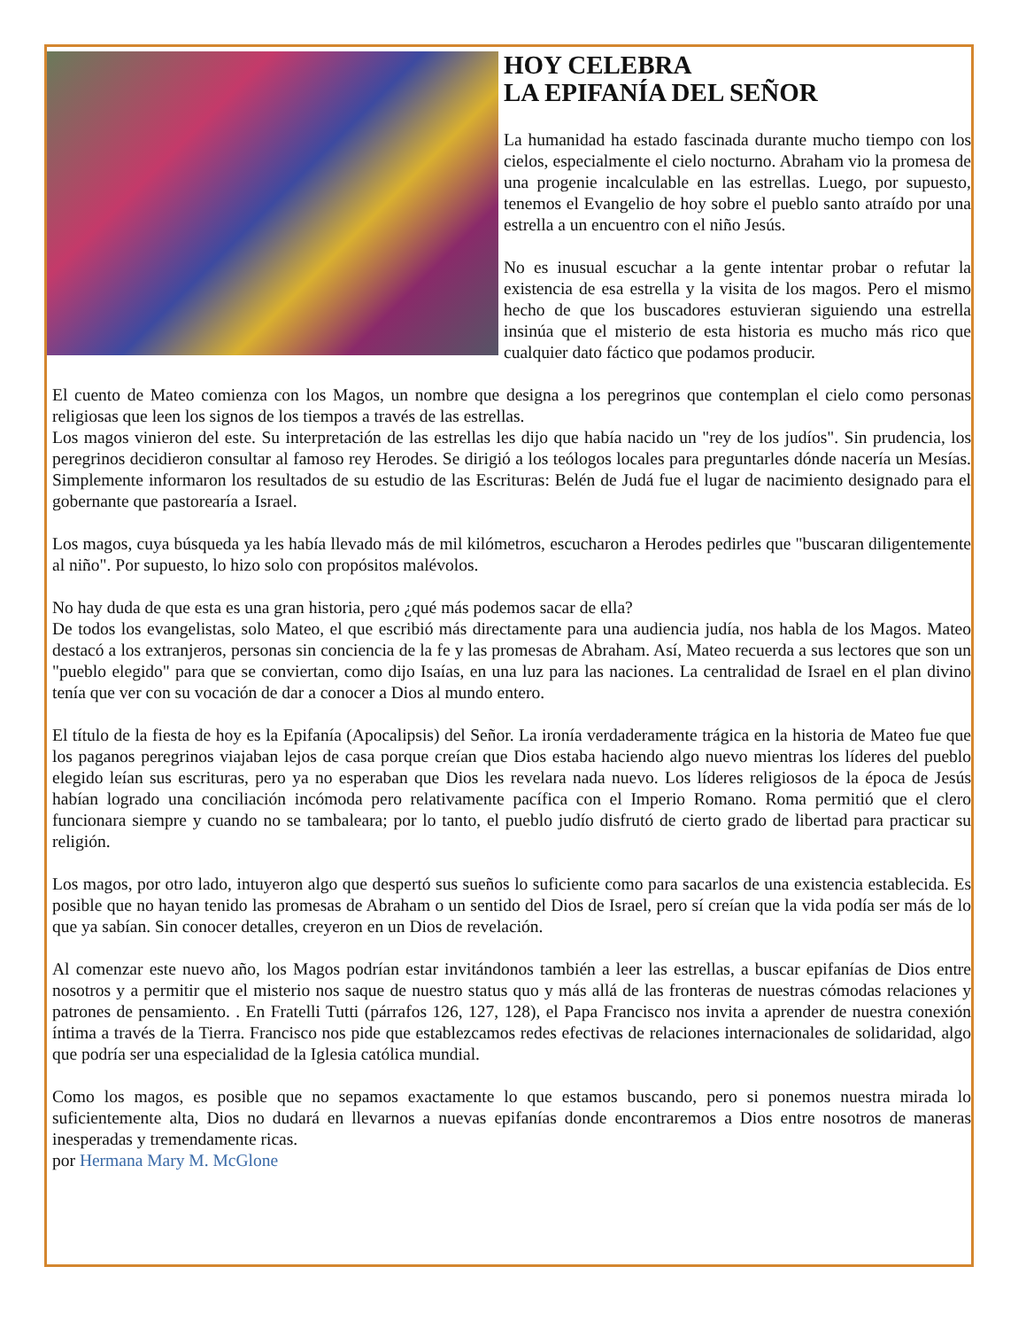HOY CELEBRA
LA EPIFANÍA DEL SEÑOR
La humanidad ha estado fascinada durante mucho tiempo con los cielos, especialmente el cielo nocturno. Abraham vio la promesa de una progenie incalculable en las estrellas. Luego, por supuesto, tenemos el Evangelio de hoy sobre el pueblo santo atraído por una estrella a un encuentro con el niño Jesús.
No es inusual escuchar a la gente intentar probar o refutar la existencia de esa estrella y la visita de los magos. Pero el mismo hecho de que los buscadores estuvieran siguiendo una estrella insinúa que el misterio de esta historia es mucho más rico que cualquier dato fáctico que podamos producir.
El cuento de Mateo comienza con los Magos, un nombre que designa a los peregrinos que contemplan el cielo como personas religiosas que leen los signos de los tiempos a través de las estrellas.
Los magos vinieron del este. Su interpretación de las estrellas les dijo que había nacido un "rey de los judíos". Sin prudencia, los peregrinos decidieron consultar al famoso rey Herodes. Se dirigió a los teólogos locales para preguntarles dónde nacería un Mesías. Simplemente informaron los resultados de su estudio de las Escrituras: Belén de Judá fue el lugar de nacimiento designado para el gobernante que pastorearía a Israel.
Los magos, cuya búsqueda ya les había llevado más de mil kilómetros, escucharon a Herodes pedirles que "buscaran diligentemente al niño". Por supuesto, lo hizo solo con propósitos malévolos.
No hay duda de que esta es una gran historia, pero ¿qué más podemos sacar de ella?
De todos los evangelistas, solo Mateo, el que escribió más directamente para una audiencia judía, nos habla de los Magos. Mateo destacó a los extranjeros, personas sin conciencia de la fe y las promesas de Abraham. Así, Mateo recuerda a sus lectores que son un "pueblo elegido" para que se conviertan, como dijo Isaías, en una luz para las naciones. La centralidad de Israel en el plan divino tenía que ver con su vocación de dar a conocer a Dios al mundo entero.
El título de la fiesta de hoy es la Epifanía (Apocalipsis) del Señor. La ironía verdaderamente trágica en la historia de Mateo fue que los paganos peregrinos viajaban lejos de casa porque creían que Dios estaba haciendo algo nuevo mientras los líderes del pueblo elegido leían sus escrituras, pero ya no esperaban que Dios les revelara nada nuevo. Los líderes religiosos de la época de Jesús habían logrado una conciliación incómoda pero relativamente pacífica con el Imperio Romano. Roma permitió que el clero funcionara siempre y cuando no se tambaleara; por lo tanto, el pueblo judío disfrutó de cierto grado de libertad para practicar su religión.
Los magos, por otro lado, intuyeron algo que despertó sus sueños lo suficiente como para sacarlos de una existencia establecida. Es posible que no hayan tenido las promesas de Abraham o un sentido del Dios de Israel, pero sí creían que la vida podía ser más de lo que ya sabían. Sin conocer detalles, creyeron en un Dios de revelación.
Al comenzar este nuevo año, los Magos podrían estar invitándonos también a leer las estrellas, a buscar epifanías de Dios entre nosotros y a permitir que el misterio nos saque de nuestro status quo y más allá de las fronteras de nuestras cómodas relaciones y patrones de pensamiento. . En Fratelli Tutti (párrafos 126, 127, 128), el Papa Francisco nos invita a aprender de nuestra conexión íntima a través de la Tierra. Francisco nos pide que establezcamos redes efectivas de relaciones internacionales de solidaridad, algo que podría ser una especialidad de la Iglesia católica mundial.
Como los magos, es posible que no sepamos exactamente lo que estamos buscando, pero si ponemos nuestra mirada lo suficientemente alta, Dios no dudará en llevarnos a nuevas epifanías donde encontraremos a Dios entre nosotros de maneras inesperadas y tremendamente ricas.
por Hermana Mary M. McGlone